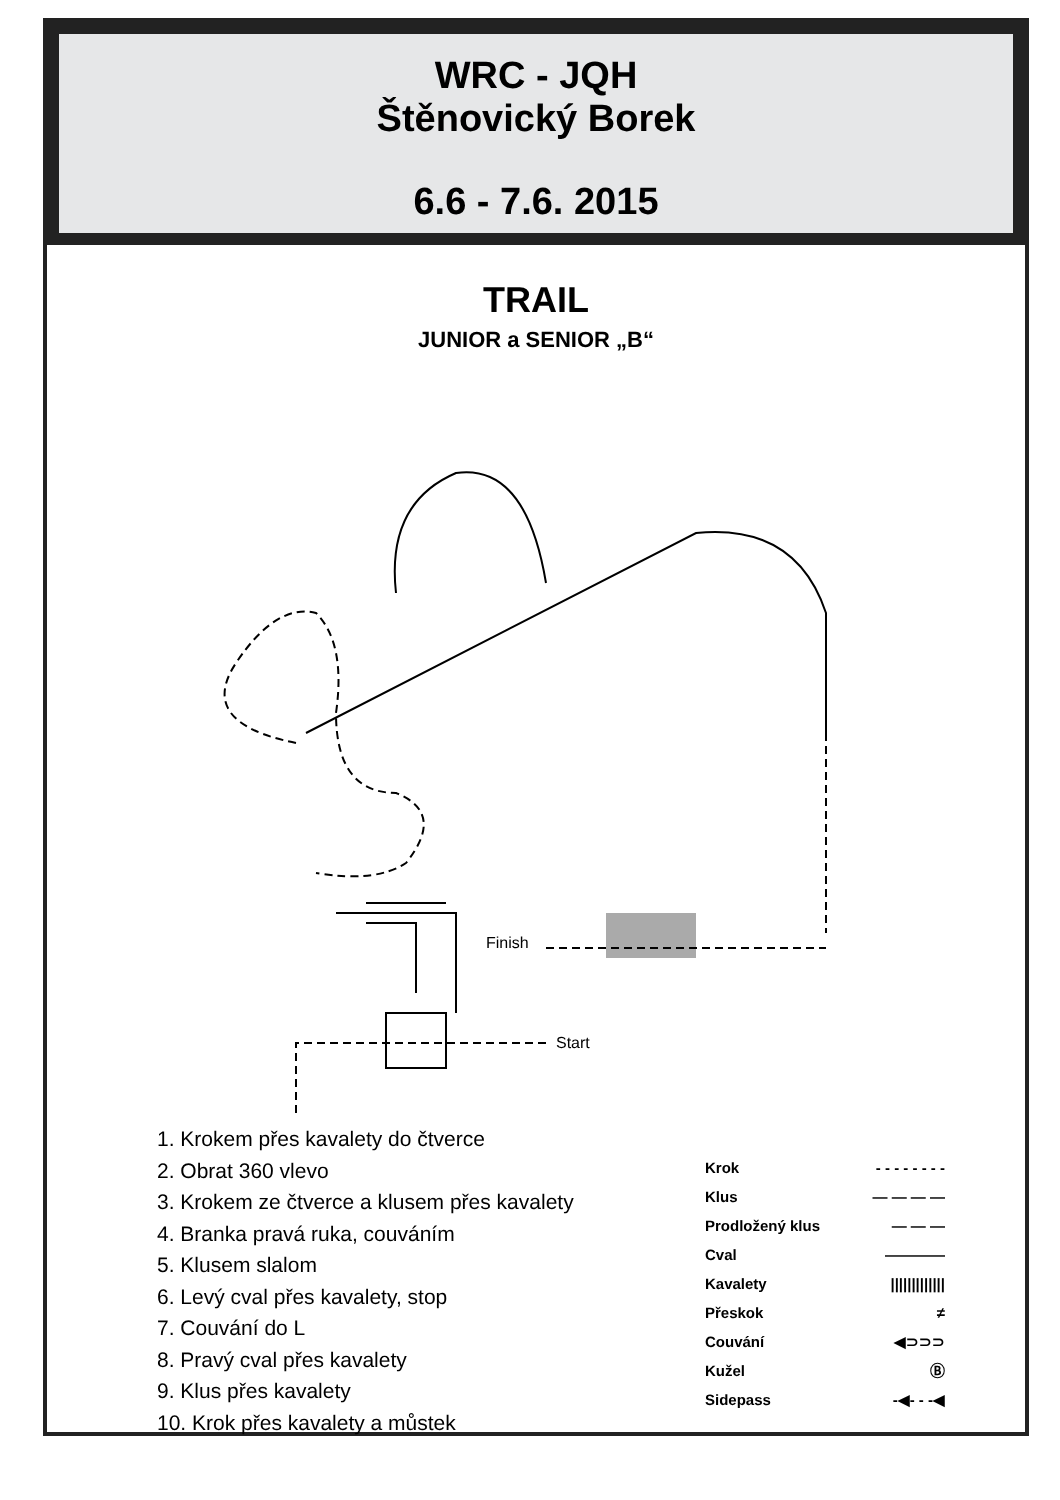WRC - JQH
Štěnovický Borek
6.6 - 7.6. 2015
TRAIL
JUNIOR a SENIOR „B“
Finish
Start
1. Krokem přes kavalety do čtverce
2. Obrat 360 vlevo
3. Krokem ze čtverce a klusem přes kavalety
4. Branka pravá ruka, couváním
5. Klusem slalom
6. Levý cval přes kavalety, stop
7. Couvání do L
8. Pravý cval přes kavalety
9. Klus přes kavalety
10. Krok přes kavalety a můstek
Krok - - - - - - - -
Klus — — — —
Prodložený klus — — —
Cval ————
Kavalety |||||||||||||
Přeskok ≠
Couvání ◀⊃⊃⊃
Kužel Ⓑ
Sidepass -◀- - -◀